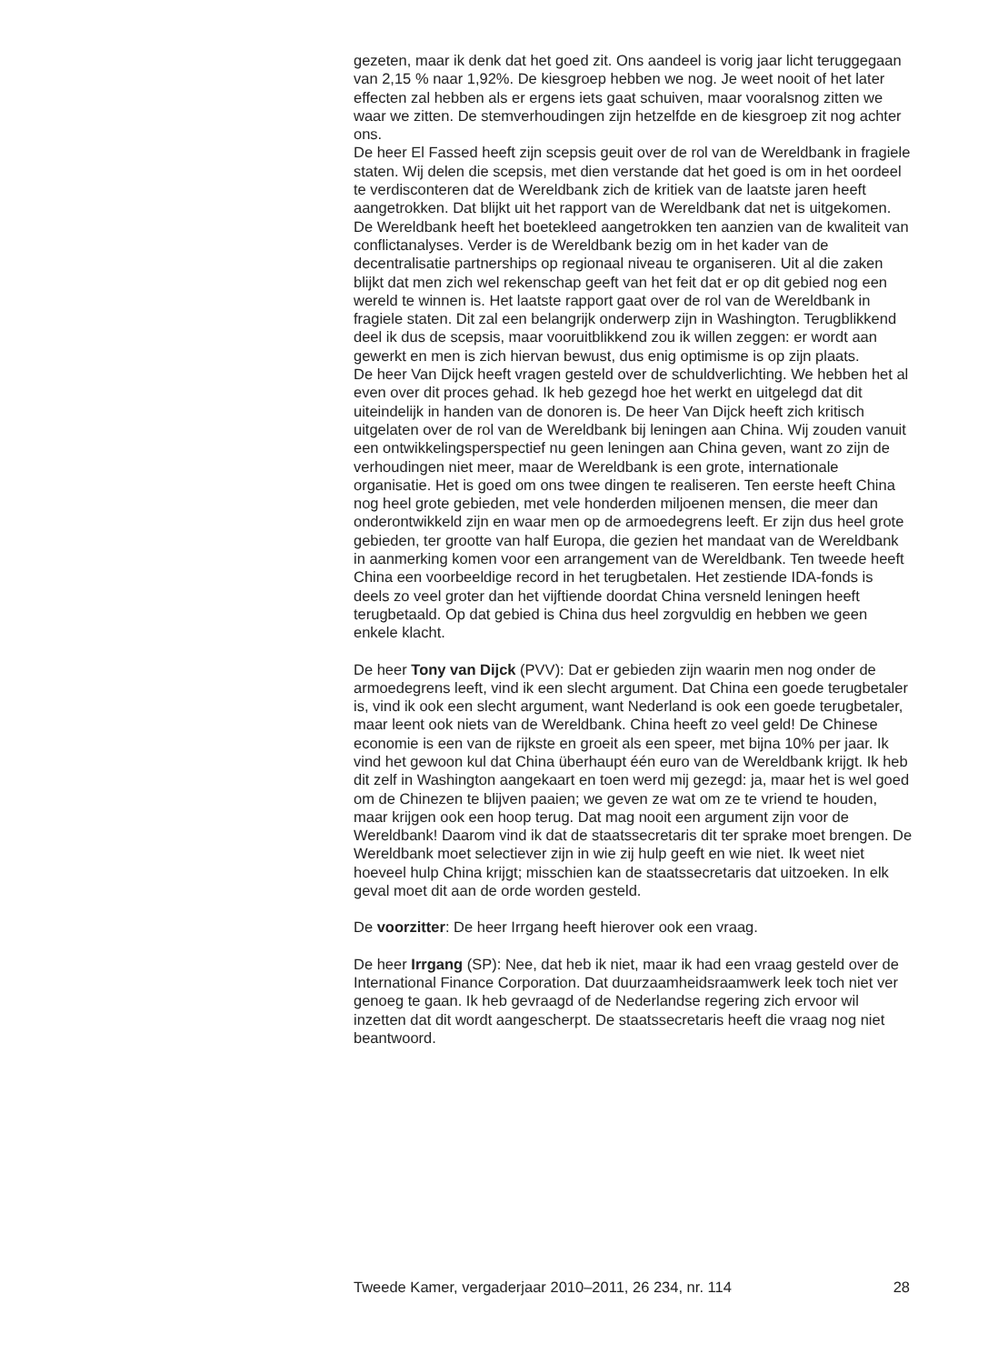gezeten, maar ik denk dat het goed zit. Ons aandeel is vorig jaar licht teruggegaan van 2,15 % naar 1,92%. De kiesgroep hebben we nog. Je weet nooit of het later effecten zal hebben als er ergens iets gaat schuiven, maar vooralsnog zitten we waar we zitten. De stemverhoudingen zijn hetzelfde en de kiesgroep zit nog achter ons.
De heer El Fassed heeft zijn scepsis geuit over de rol van de Wereldbank in fragiele staten. Wij delen die scepsis, met dien verstande dat het goed is om in het oordeel te verdisconteren dat de Wereldbank zich de kritiek van de laatste jaren heeft aangetrokken. Dat blijkt uit het rapport van de Wereldbank dat net is uitgekomen. De Wereldbank heeft het boetekleed aangetrokken ten aanzien van de kwaliteit van conflictanalyses. Verder is de Wereldbank bezig om in het kader van de decentralisatie partnerships op regionaal niveau te organiseren. Uit al die zaken blijkt dat men zich wel rekenschap geeft van het feit dat er op dit gebied nog een wereld te winnen is. Het laatste rapport gaat over de rol van de Wereldbank in fragiele staten. Dit zal een belangrijk onderwerp zijn in Washington. Terugblikkend deel ik dus de scepsis, maar vooruitblikkend zou ik willen zeggen: er wordt aan gewerkt en men is zich hiervan bewust, dus enig optimisme is op zijn plaats.
De heer Van Dijck heeft vragen gesteld over de schuldverlichting. We hebben het al even over dit proces gehad. Ik heb gezegd hoe het werkt en uitgelegd dat dit uiteindelijk in handen van de donoren is. De heer Van Dijck heeft zich kritisch uitgelaten over de rol van de Wereldbank bij leningen aan China. Wij zouden vanuit een ontwikkelingsperspectief nu geen leningen aan China geven, want zo zijn de verhoudingen niet meer, maar de Wereldbank is een grote, internationale organisatie. Het is goed om ons twee dingen te realiseren. Ten eerste heeft China nog heel grote gebieden, met vele honderden miljoenen mensen, die meer dan onderontwikkeld zijn en waar men op de armoedegrens leeft. Er zijn dus heel grote gebieden, ter grootte van half Europa, die gezien het mandaat van de Wereldbank in aanmerking komen voor een arrangement van de Wereldbank. Ten tweede heeft China een voorbeeldige record in het terugbetalen. Het zestiende IDA-fonds is deels zo veel groter dan het vijftiende doordat China versneld leningen heeft terugbetaald. Op dat gebied is China dus heel zorgvuldig en hebben we geen enkele klacht.
De heer Tony van Dijck (PVV): Dat er gebieden zijn waarin men nog onder de armoedegrens leeft, vind ik een slecht argument. Dat China een goede terugbetaler is, vind ik ook een slecht argument, want Nederland is ook een goede terugbetaler, maar leent ook niets van de Wereldbank. China heeft zo veel geld! De Chinese economie is een van de rijkste en groeit als een speer, met bijna 10% per jaar. Ik vind het gewoon kul dat China überhaupt één euro van de Wereldbank krijgt. Ik heb dit zelf in Washington aangekaart en toen werd mij gezegd: ja, maar het is wel goed om de Chinezen te blijven paaien; we geven ze wat om ze te vriend te houden, maar krijgen ook een hoop terug. Dat mag nooit een argument zijn voor de Wereldbank! Daarom vind ik dat de staatssecretaris dit ter sprake moet brengen. De Wereldbank moet selectiever zijn in wie zij hulp geeft en wie niet. Ik weet niet hoeveel hulp China krijgt; misschien kan de staatssecretaris dat uitzoeken. In elk geval moet dit aan de orde worden gesteld.
De voorzitter: De heer Irrgang heeft hierover ook een vraag.
De heer Irrgang (SP): Nee, dat heb ik niet, maar ik had een vraag gesteld over de International Finance Corporation. Dat duurzaamheidsraamwerk leek toch niet ver genoeg te gaan. Ik heb gevraagd of de Nederlandse regering zich ervoor wil inzetten dat dit wordt aangescherpt. De staatssecretaris heeft die vraag nog niet beantwoord.
Tweede Kamer, vergaderjaar 2010–2011, 26 234, nr. 114 28